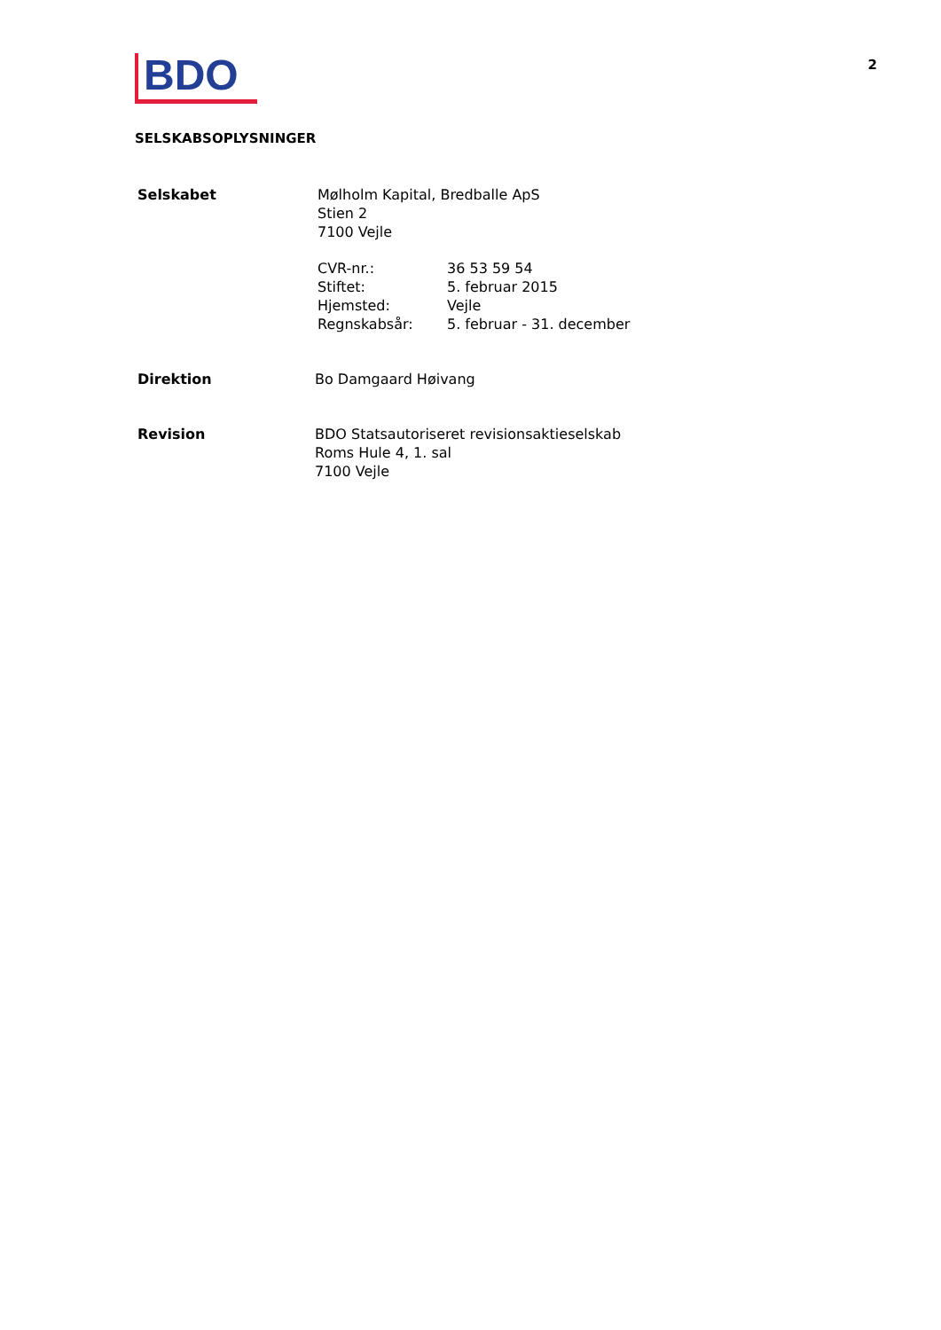BDO
2
SELSKABSOPLYSNINGER
Selskabet Mølholm Kapital, Bredballe ApS
Stien 2
7100 Vejle
CVR-nr.:
Stiftet:
Hjemsted:
Regnskabsår:
36 53 59 54
5. februar 2015
Vejle
5. februar - 31. december
Direktion Bo Damgaard Høivang
Revision BDO Statsautoriseret revisionsaktieselskab
Roms Hule 4, 1. sal
7100 Vejle